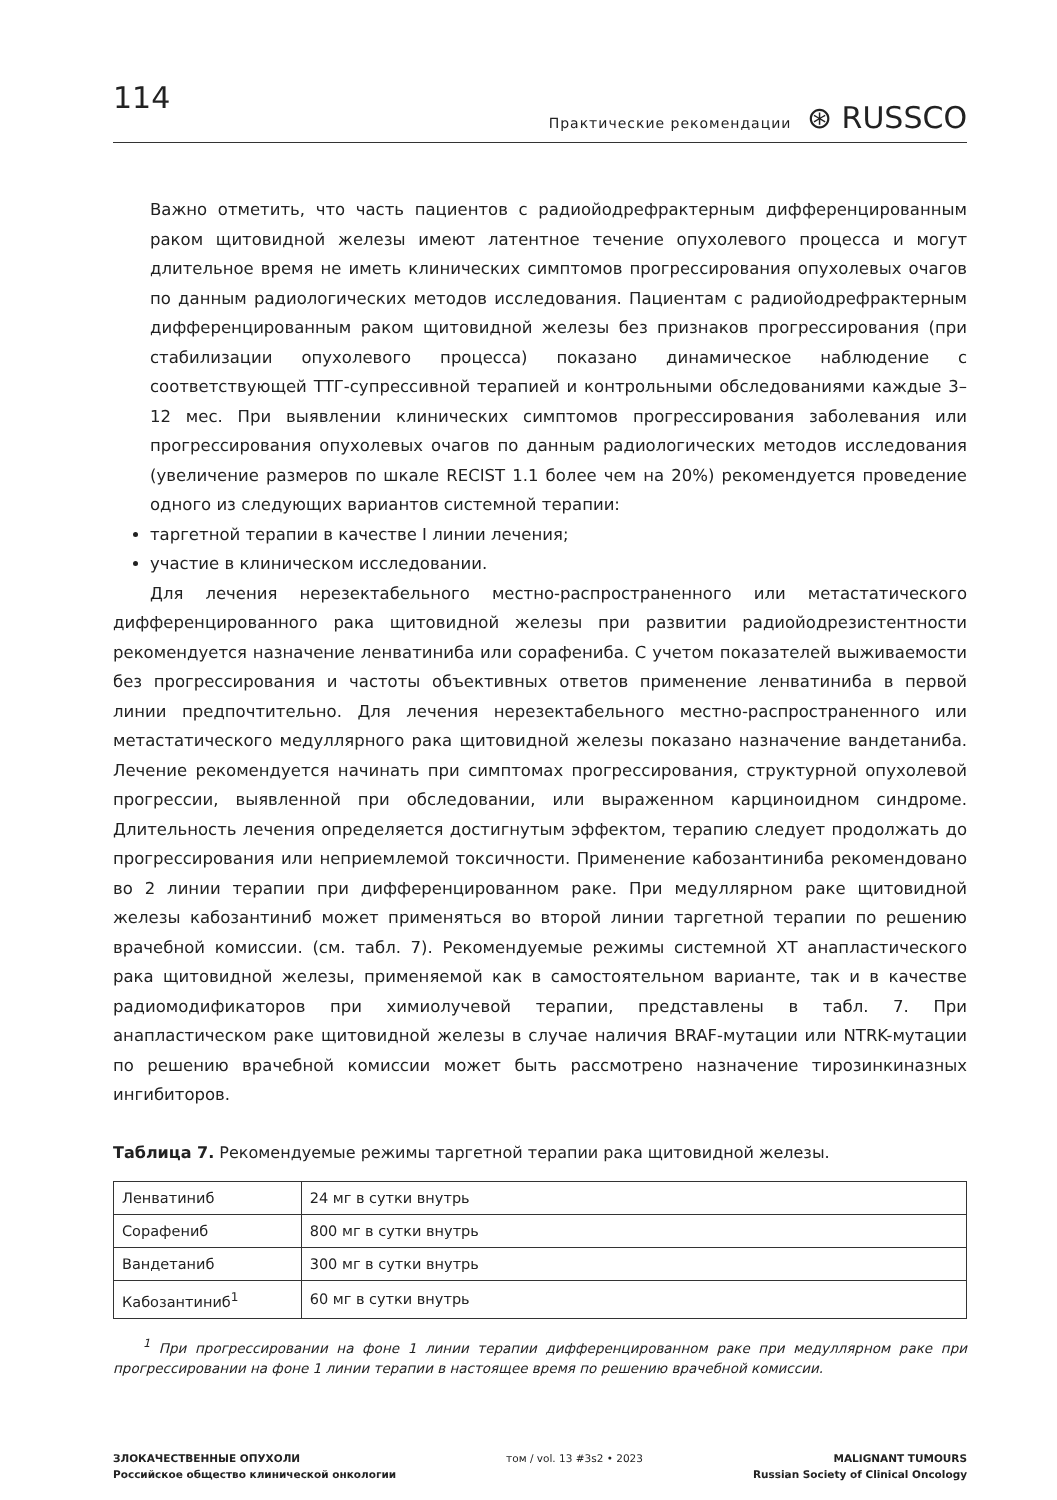114
Практические рекомендации ⊛ RUSSCO
Важно отметить, что часть пациентов с радиойодрефрактерным дифференцированным раком щитовидной железы имеют латентное течение опухолевого процесса и могут длительное время не иметь клинических симптомов прогрессирования опухолевых очагов по данным радиологических методов исследования. Пациентам с радиойодрефрактерным дифференцированным раком щитовидной железы без признаков прогрессирования (при стабилизации опухолевого процесса) показано динамическое наблюдение с соответствующей ТТГ-супрессивной терапией и контрольными обследованиями каждые 3–12 мес. При выявлении клинических симптомов прогрессирования заболевания или прогрессирования опухолевых очагов по данным радиологических методов исследования (увеличение размеров по шкале RECIST 1.1 более чем на 20%) рекомендуется проведение одного из следующих вариантов системной терапии:
таргетной терапии в качестве I линии лечения;
участие в клиническом исследовании.
Для лечения нерезектабельного местно-распространенного или метастатического дифференцированного рака щитовидной железы при развитии радиойодрезистентности рекомендуется назначение ленватиниба или сорафениба. С учетом показателей выживаемости без прогрессирования и частоты объективных ответов применение ленватиниба в первой линии предпочтительно. Для лечения нерезектабельного местно-распространенного или метастатического медуллярного рака щитовидной железы показано назначение вандетаниба. Лечение рекомендуется начинать при симптомах прогрессирования, структурной опухолевой прогрессии, выявленной при обследовании, или выраженном карциноидном синдроме. Длительность лечения определяется достигнутым эффектом, терапию следует продолжать до прогрессирования или неприемлемой токсичности. Применение кабозантиниба рекомендовано во 2 линии терапии при дифференцированном раке. При медуллярном раке щитовидной железы кабозантиниб может применяться во второй линии таргетной терапии по решению врачебной комиссии. (см. табл. 7). Рекомендуемые режимы системной ХТ анапластического рака щитовидной железы, применяемой как в самостоятельном варианте, так и в качестве радиомодификаторов при химиолучевой терапии, представлены в табл. 7. При анапластическом раке щитовидной железы в случае наличия BRAF-мутации или NTRK-мутации по решению врачебной комиссии может быть рассмотрено назначение тирозинкиназных ингибиторов.
Таблица 7. Рекомендуемые режимы таргетной терапии рака щитовидной железы.
| Ленватиниб | 24 мг в сутки внутрь |
| Сорафениб | 800 мг в сутки внутрь |
| Вандетаниб | 300 мг в сутки внутрь |
| Кабозантиниб<sup>1</sup> | 60 мг в сутки внутрь |
<sup>1</sup> При прогрессировании на фоне 1 линии терапии дифференцированном раке при медуллярном раке при прогрессировании на фоне 1 линии терапии в настоящее время по решению врачебной комиссии.
ЗЛОКАЧЕСТВЕННЫЕ ОПУХОЛИ
Российское общество клинической онкологии
том / vol. 13 #3s2 • 2023 MALIGNANT TUMOURS
Russian Society of Clinical Oncology